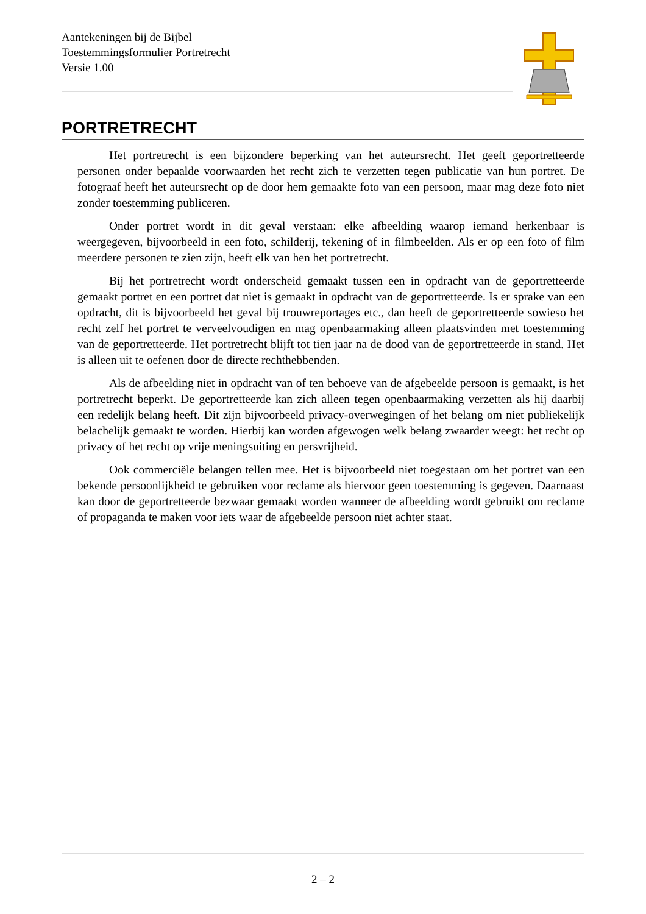Aantekeningen bij de Bijbel
Toestemmingsformulier Portretrecht
Versie 1.00
PORTRETRECHT
Het portretrecht is een bijzondere beperking van het auteursrecht. Het geeft geportretteerde personen onder bepaalde voorwaarden het recht zich te verzetten tegen publicatie van hun portret. De fotograaf heeft het auteursrecht op de door hem gemaakte foto van een persoon, maar mag deze foto niet zonder toestemming publiceren.
Onder portret wordt in dit geval verstaan: elke afbeelding waarop iemand herkenbaar is weergegeven, bijvoorbeeld in een foto, schilderij, tekening of in filmbeelden. Als er op een foto of film meerdere personen te zien zijn, heeft elk van hen het portretrecht.
Bij het portretrecht wordt onderscheid gemaakt tussen een in opdracht van de geportretteerde gemaakt portret en een portret dat niet is gemaakt in opdracht van de geportretteerde. Is er sprake van een opdracht, dit is bijvoorbeeld het geval bij trouwreportages etc., dan heeft de geportretteerde sowieso het recht zelf het portret te verveelvoudigen en mag openbaarmaking alleen plaatsvinden met toestemming van de geportretteerde. Het portretrecht blijft tot tien jaar na de dood van de geportretteerde in stand. Het is alleen uit te oefenen door de directe rechthebbenden.
Als de afbeelding niet in opdracht van of ten behoeve van de afgebeelde persoon is gemaakt, is het portretrecht beperkt. De geportretteerde kan zich alleen tegen openbaarmaking verzetten als hij daarbij een redelijk belang heeft. Dit zijn bijvoorbeeld privacy-overwegingen of het belang om niet publiekelijk belachelijk gemaakt te worden. Hierbij kan worden afgewogen welk belang zwaarder weegt: het recht op privacy of het recht op vrije meningsuiting en persvrijheid.
Ook commerciële belangen tellen mee. Het is bijvoorbeeld niet toegestaan om het portret van een bekende persoonlijkheid te gebruiken voor reclame als hiervoor geen toestemming is gegeven. Daarnaast kan door de geportretteerde bezwaar gemaakt worden wanneer de afbeelding wordt gebruikt om reclame of propaganda te maken voor iets waar de afgebeelde persoon niet achter staat.
2 – 2